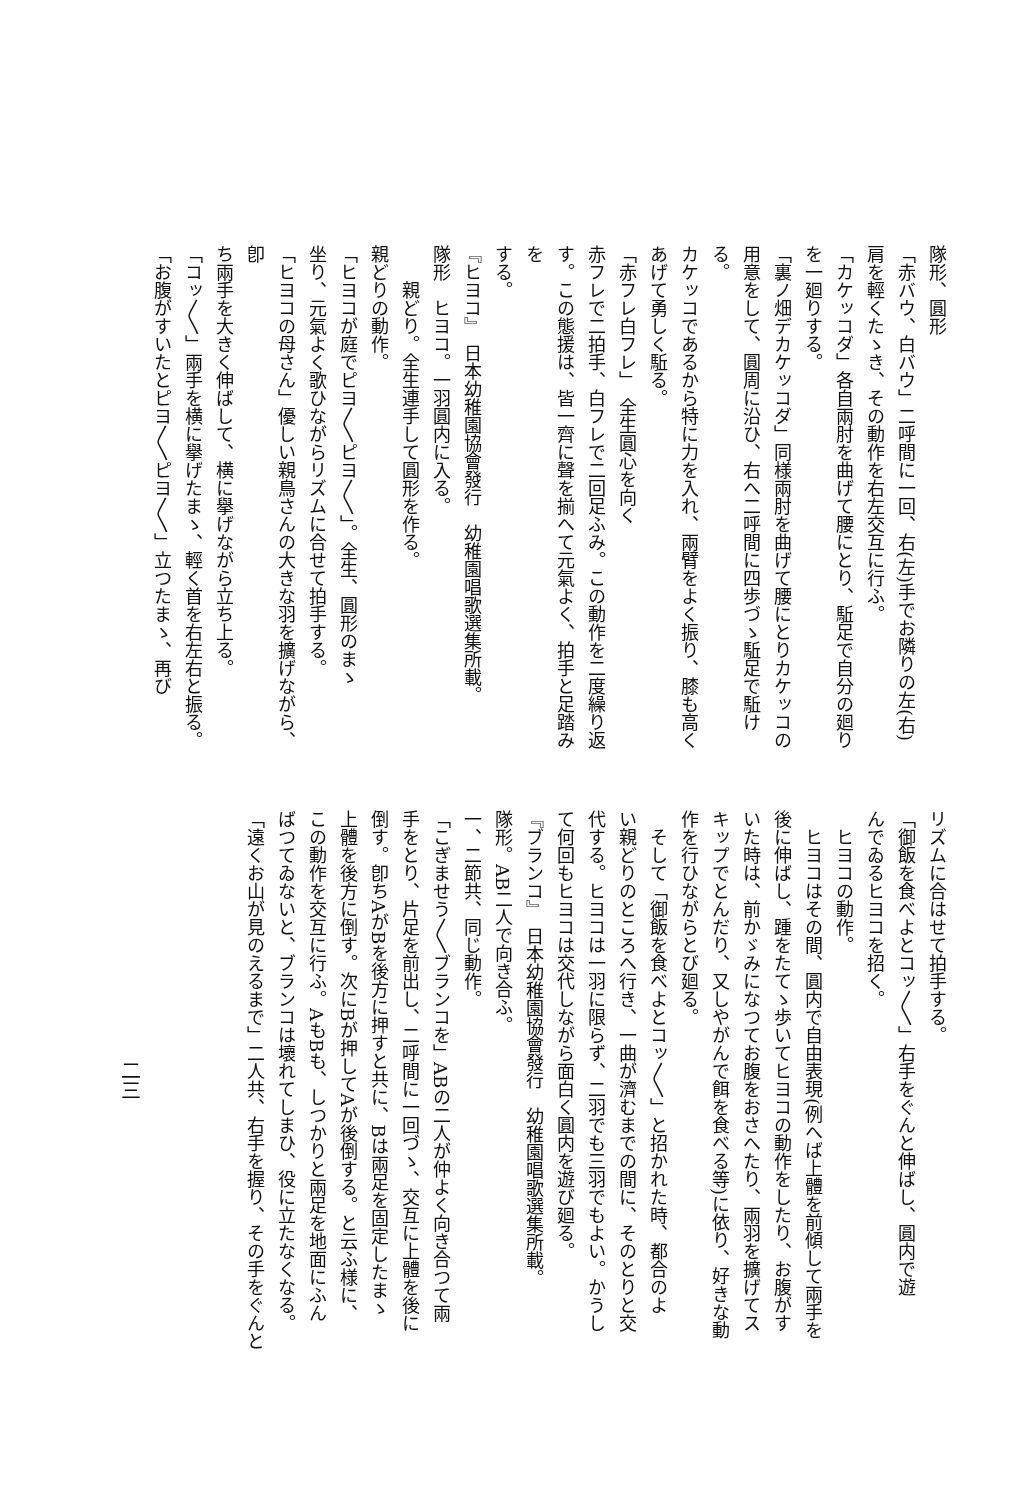隊形、圓形
「赤バウ、白バウ」二呼間に一回、右(左)手でお隣りの左(右)
肩を輕くたゝき、その動作を右左交互に行ふ。
「カケッコダ」各自兩肘を曲げて腰にとり、駈足で自分の廻り
を一廻りする。
「裏ノ畑デカケッコダ」同様兩肘を曲げて腰にとりカケッコの
用意をして、圓周に沿ひ、右へ二呼間に四歩づゝ駈足で駈ける。
カケッコであるから特に力を入れ、兩臂をよく振り、膝も高く
あげて勇しく駈る。
「赤フレ白フレ」　全生圓心を向く
赤フレで二拍手、白フレで二回足ふみ。この動作を二度繰り返
す。この態援は、皆一齊に聲を揃へて元氣よく、拍手と足踏みを
する。
『ヒヨコ』　日本幼稚園協會發行　幼稚園唱歌選集所載。
隊形　ヒヨコ。一羽圓内に入る。
親どり。全生連手して圓形を作る。
親どりの動作。
「ヒヨコが庭でピヨ〳〵ピヨ〳〵」。全生、圓形のまゝ
坐り、元氣よく歌ひながらリズムに合せて拍手する。
「ヒヨコの母さん」優しい親鳥さんの大きな羽を擴げながら、卽
ち兩手を大きく伸ばして、横に擧げながら立ち上る。
「コッ〳〵」兩手を横に擧げたまゝ、輕く首を右左右と振る。
「お腹がすいたとピヨ〳〵ピヨ〳〵」立つたまゝ、再び
リズムに合はせて拍手する。
「御飯を食べよとコッ〳〵」右手をぐんと伸ばし、圓内で遊
んでゐるヒヨコを招く。
ヒヨコの動作。
ヒヨコはその間、圓内で自由表現(例へば上體を前傾して兩手を
後に伸ばし、踵をたてゝ歩いてヒヨコの動作をしたり、お腹がす
いた時は、前かゞみになつてお腹をおさへたり、兩羽を擴げてス
キップでとんだり、又しやがんで餌を食べる等)に依り、好きな動
作を行ひながらとび廻る。
そして「御飯を食べよとコッ〳〵」と招かれた時、都合のよ
い親どりのところへ行き、一曲が濟むまでの間に、そのとりと交
代する。ヒヨコは一羽に限らず、二羽でも三羽でもよい。かうし
て何回もヒヨコは交代しながら面白く圓内を遊び廻る。
『ブランコ』　日本幼稚園協會發行　幼稚園唱歌選集所載。
隊形。AB二人で向き合ふ。
一、二節共、同じ動作。
「こぎませう〳〵ブランコを」ABの二人が仲よく向き合つて兩
手をとり、片足を前出し、二呼間に一回づゝ、交互に上體を後に
倒す。卽ちAがBを後方に押すと共に、Bは兩足を固定したまゝ
上體を後方に倒す。次にBが押してAが後倒する。と云ふ様に、
この動作を交互に行ふ。AもBも、しつかりと兩足を地面にふん
ばつてゐないと、ブランコは壞れてしまひ、役に立たなくなる。
「遠くお山が見のえるまで」二人共、右手を握り、その手をぐんと
二三